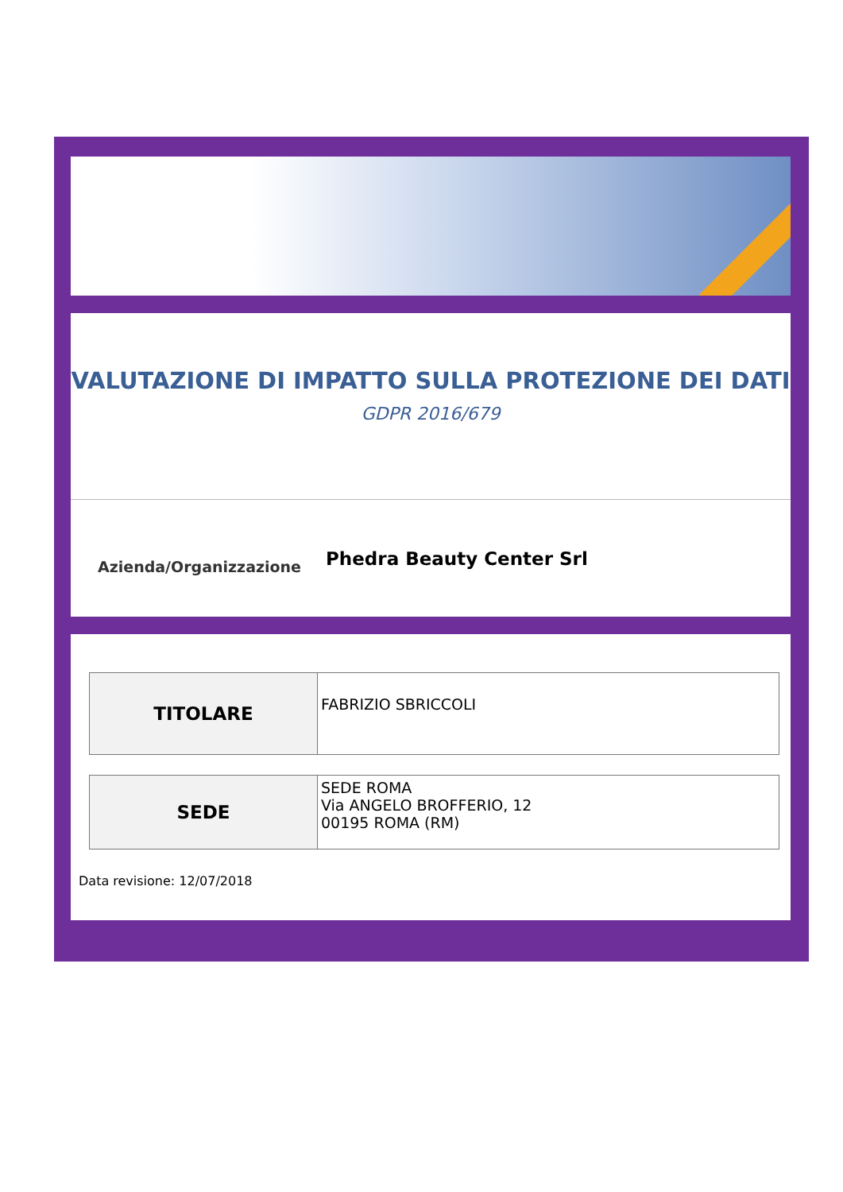VALUTAZIONE DI IMPATTO SULLA PROTEZIONE DEI DATI
GDPR 2016/679
Azienda/Organizzazione
Phedra Beauty Center Srl
| TITOLARE | FABRIZIO SBRICCOLI |
| SEDE | SEDE ROMA Via ANGELO BROFFERIO, 12 00195 ROMA (RM) |
Data revisione: 12/07/2018